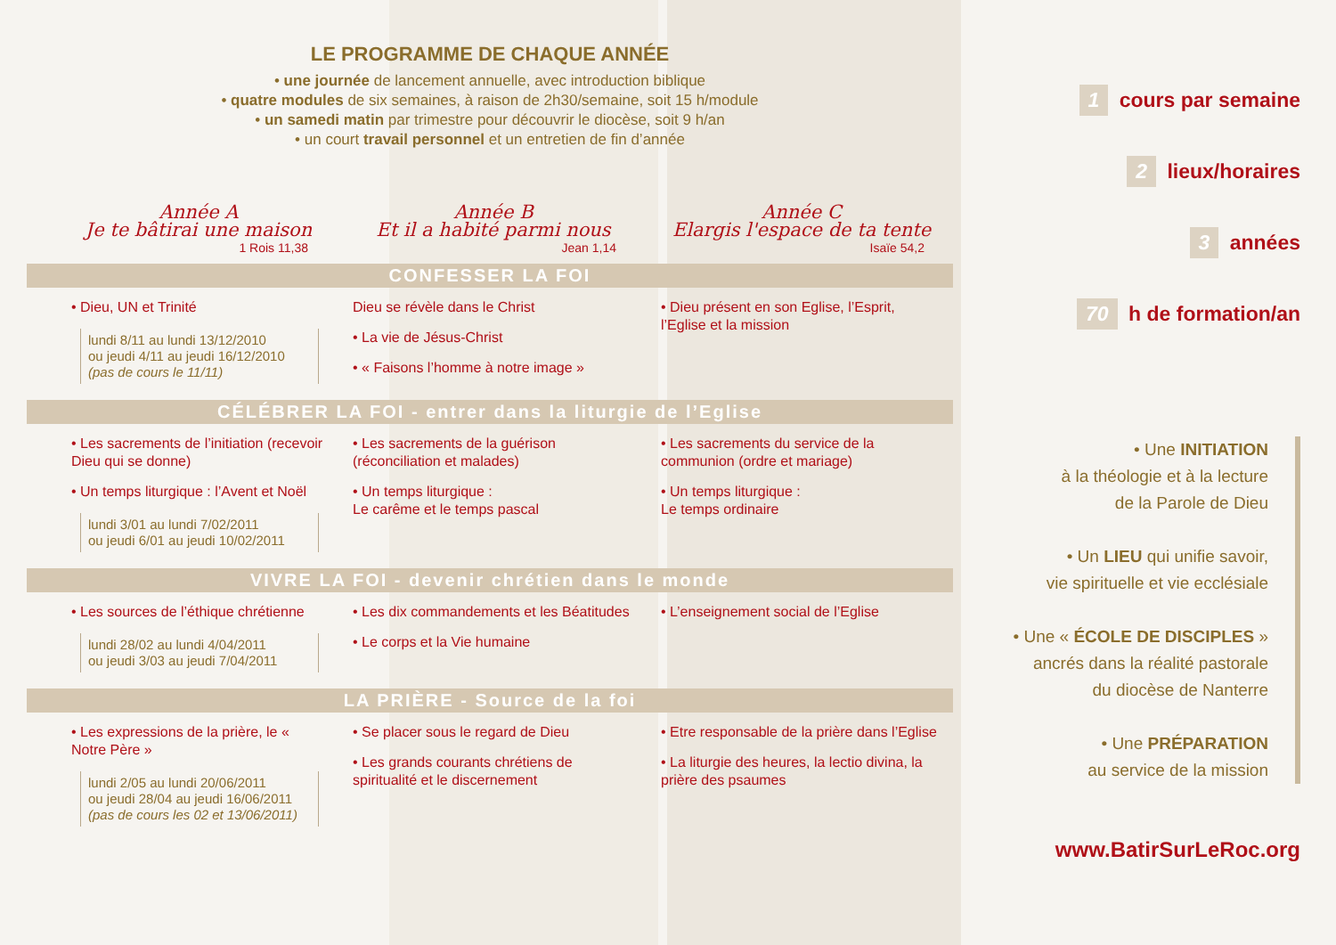LE PROGRAMME DE CHAQUE ANNÉE
• une journée de lancement annuelle, avec introduction biblique
• quatre modules de six semaines, à raison de 2h30/semaine, soit 15 h/module
• un samedi matin par trimestre pour découvrir le diocèse, soit 9 h/an
• un court travail personnel et un entretien de fin d’année
Année A
Je te bâtirai une maison
1 Rois 11,38
Année B
Et il a habité parmi nous
Jean 1,14
Année C
Elargis l'espace de ta tente
Isaïe 54,2
CONFESSER LA FOI
• Dieu, UN et Trinité
lundi 8/11 au lundi 13/12/2010
ou jeudi 4/11 au jeudi 16/12/2010
(pas de cours le 11/11)
Dieu se révèle dans le Christ
• La vie de Jésus-Christ
• « Faisons l’homme à notre image »
• Dieu présent en son Eglise, l’Esprit, l’Eglise et la mission
CÉLÉBRER LA FOI - entrer dans la liturgie de l’Eglise
• Les sacrements de l’initiation (recevoir Dieu qui se donne)
• Un temps liturgique : l’Avent et Noël
lundi 3/01 au lundi 7/02/2011
ou jeudi 6/01 au jeudi 10/02/2011
• Les sacrements de la guérison (réconciliation et malades)
• Un temps liturgique :
Le carême et le temps pascal
• Les sacrements du service de la communion (ordre et mariage)
• Un temps liturgique :
Le temps ordinaire
VIVRE LA FOI - devenir chrétien dans le monde
• Les sources de l’éthique chrétienne
lundi 28/02 au lundi 4/04/2011
ou jeudi 3/03 au jeudi 7/04/2011
• Les dix commandements et les Béatitudes
• Le corps et la Vie humaine
• L’enseignement social de l’Eglise
LA PRIÈRE - Source de la foi
• Les expressions de la prière, le « Notre Père »
lundi 2/05 au lundi 20/06/2011
ou jeudi 28/04 au jeudi 16/06/2011
(pas de cours les 02 et 13/06/2011)
• Se placer sous le regard de Dieu
• Les grands courants chrétiens de spiritualité et le discernement
• Etre responsable de la prière dans l’Eglise
• La liturgie des heures, la lectio divina, la prière des psaumes
1 cours par semaine
2 lieux/horaires
3 années
70 h de formation/an
• Une INITIATION
à la théologie et à la lecture
de la Parole de Dieu
• Un LIEU qui unifie savoir,
vie spirituelle et vie ecclésiale
• Une « ÉCOLE DE DISCIPLES »
ancrés dans la réalité pastorale
du diocèse de Nanterre
• Une PRÉPARATION
au service de la mission
www.BatirSurLeRoc.org